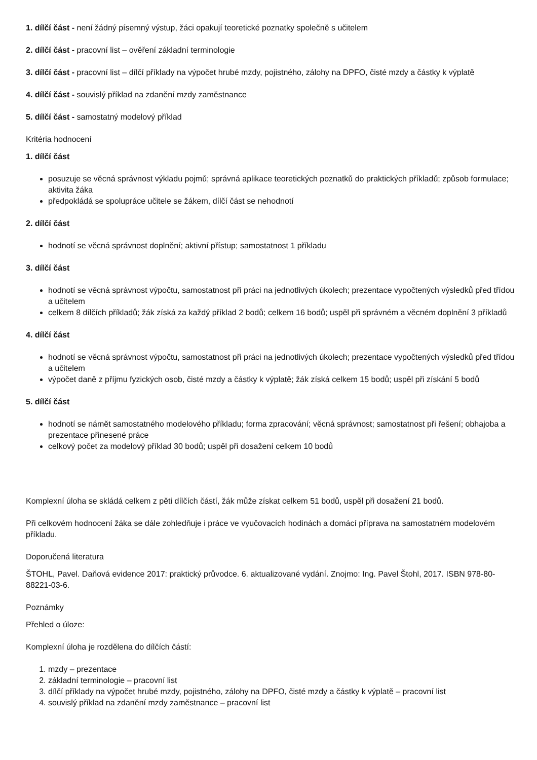1. dílčí část - není žádný písemný výstup, žáci opakují teoretické poznatky společně s učitelem
2. dílčí část - pracovní list – ověření základní terminologie
3. dílčí část - pracovní list – dílčí příklady na výpočet hrubé mzdy, pojistného, zálohy na DPFO, čisté mzdy a částky k výplatě
4. dílčí část - souvislý příklad na zdanění mzdy zaměstnance
5. dílčí část - samostatný modelový příklad
Kritéria hodnocení
1. dílčí část
posuzuje se věcná správnost výkladu pojmů; správná aplikace teoretických poznatků do praktických příkladů; způsob formulace; aktivita žáka
předpokládá se spolupráce učitele se žákem, dílčí část se nehodnotí
2. dílčí část
hodnotí se věcná správnost doplnění; aktivní přístup; samostatnost 1 příkladu
3. dílčí část
hodnotí se věcná správnost výpočtu, samostatnost při práci na jednotlivých úkolech; prezentace vypočtených výsledků před třídou a učitelem
celkem 8 dílčích příkladů; žák získá za každý příklad 2 bodů; celkem 16 bodů; uspěl při správném a věcném doplnění 3 příkladů
4. dílčí část
hodnotí se věcná správnost výpočtu, samostatnost při práci na jednotlivých úkolech; prezentace vypočtených výsledků před třídou a učitelem
výpočet daně z příjmu fyzických osob, čisté mzdy a částky k výplatě; žák získá celkem 15 bodů; uspěl při získání 5 bodů
5. dílčí část
hodnotí se námět samostatného modelového příkladu; forma zpracování; věcná správnost; samostatnost při řešení; obhajoba a prezentace přinesené práce
celkový počet za modelový příklad 30 bodů; uspěl při dosažení celkem 10 bodů
Komplexní úloha se skládá celkem z pěti dílčích částí, žák může získat celkem 51 bodů, uspěl při dosažení 21 bodů.
Při celkovém hodnocení žáka se dále zohledňuje i práce ve vyučovacích hodinách a domácí příprava na samostatném modelovém příkladu.
Doporučená literatura
ŠTOHL, Pavel. Daňová evidence 2017: praktický průvodce. 6. aktualizované vydání. Znojmo: Ing. Pavel Štohl, 2017. ISBN 978-80-88221-03-6.
Poznámky
Přehled o úloze:
Komplexní úloha je rozdělena do dílčích částí:
1. mzdy – prezentace
2. základní terminologie – pracovní list
3. dílčí příklady na výpočet hrubé mzdy, pojistného, zálohy na DPFO, čisté mzdy a částky k výplatě – pracovní list
4. souvislý příklad na zdanění mzdy zaměstnance – pracovní list